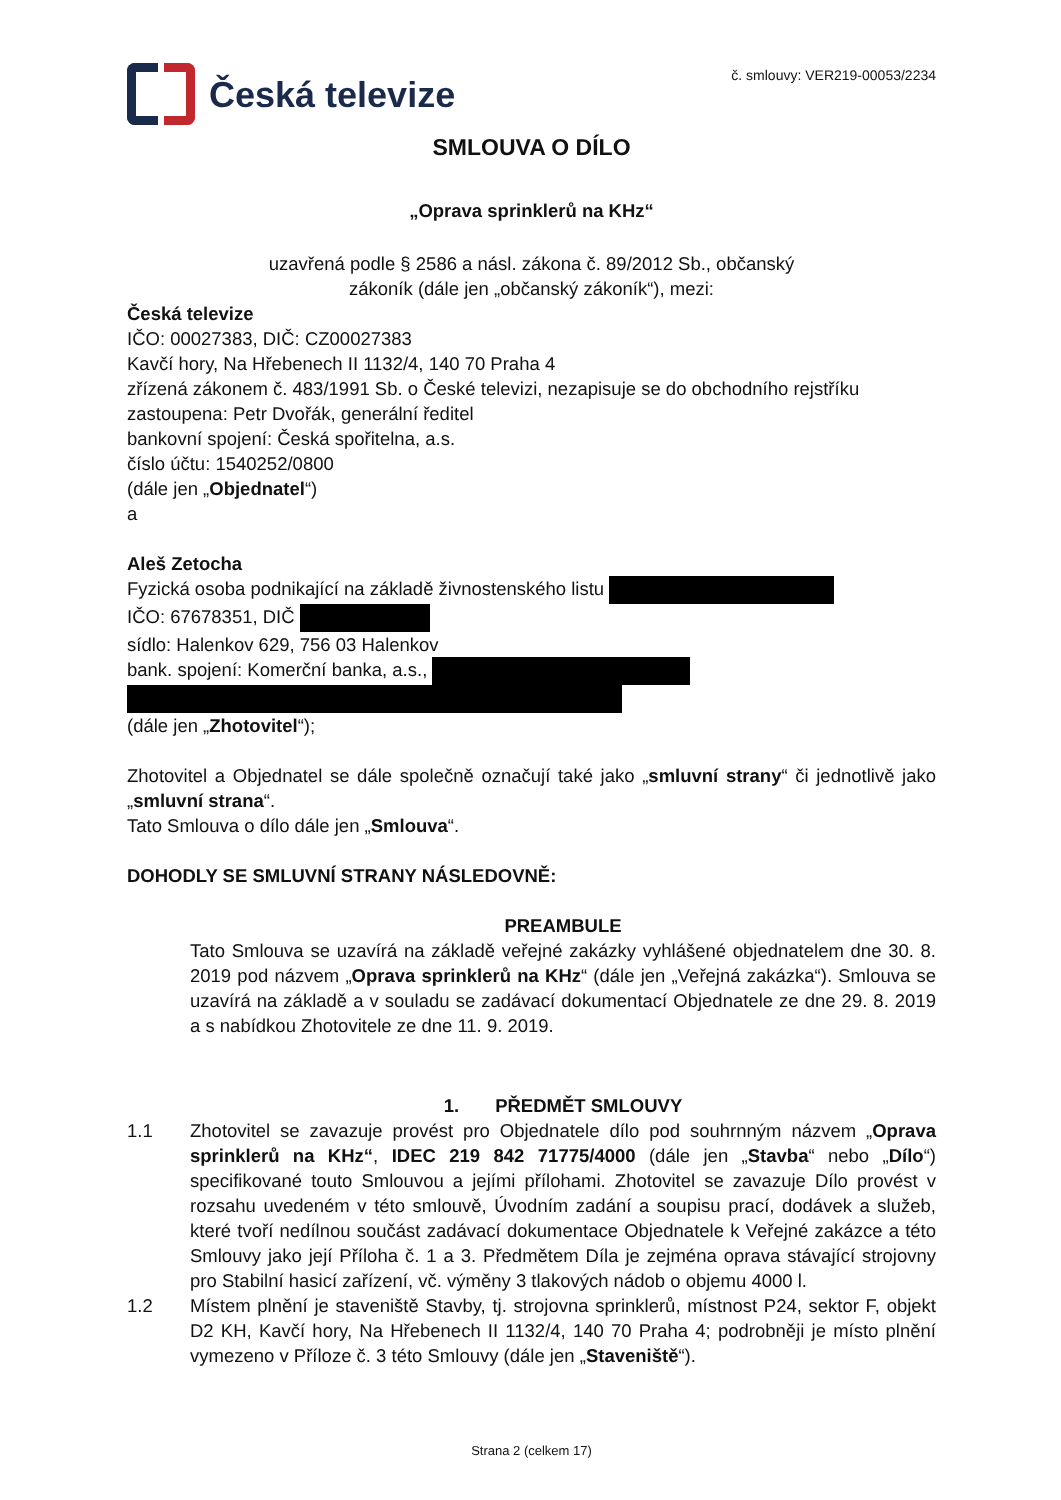Česká televize
č. smlouvy: VER219-00053/2234
SMLOUVA O DÍLO
„Oprava sprinklerů na KHz“
uzavřená podle § 2586 a násl. zákona č. 89/2012 Sb., občanský
zákoník (dále jen „občanský zákoník“), mezi:
Česká televize
IČO: 00027383, DIČ: CZ00027383
Kavčí hory, Na Hřebenech II 1132/4, 140 70 Praha 4
zřízená zákonem č. 483/1991 Sb. o České televizi, nezapisuje se do obchodního rejstříku
zastoupena: Petr Dvořák, generální ředitel
bankovní spojení: Česká spořitelna, a.s.
číslo účtu: 1540252/0800
(dále jen „Objednatel“)
a
Aleš Zetocha
Fyzická osoba podnikající na základě živnostenského listu
IČO: 67678351, DIČ
sídlo: Halenkov 629, 756 03 Halenkov
bank. spojení: Komerční banka, a.s.,
(dále jen „Zhotovitel“);
Zhotovitel a Objednatel se dále společně označují také jako „smluvní strany“ či jednotlivě jako „smluvní strana“.
Tato Smlouva o dílo dále jen „Smlouva“.
DOHODLY SE SMLUVNÍ STRANY NÁSLEDOVNĚ:
PREAMBULE
Tato Smlouva se uzavírá na základě veřejné zakázky vyhlášené objednatelem dne 30. 8. 2019 pod názvem „Oprava sprinklerů na KHz“ (dále jen „Veřejná zakázka“). Smlouva se uzavírá na základě a v souladu se zadávací dokumentací Objednatele ze dne 29. 8. 2019 a s nabídkou Zhotovitele ze dne 11. 9. 2019.
1. PŘEDMĚT SMLOUVY
1.1 Zhotovitel se zavazuje provést pro Objednatele dílo pod souhrnným názvem „Oprava sprinklerů na KHz“, IDEC 219 842 71775/4000 (dále jen „Stavba“ nebo „Dílo“) specifikované touto Smlouvou a jejími přílohami. Zhotovitel se zavazuje Dílo provést v rozsahu uvedeném v této smlouvě, Úvodním zadání a soupisu prací, dodávek a služeb, které tvoří nedílnou součást zadávací dokumentace Objednatele k Veřejné zakázce a této Smlouvy jako její Příloha č. 1 a 3. Předmětem Díla je zejména oprava stávající strojovny pro Stabilní hasicí zařízení, vč. výměny 3 tlakových nádob o objemu 4000 l.
1.2 Místem plnění je staveniště Stavby, tj. strojovna sprinklerů, místnost P24, sektor F, objekt D2 KH, Kavčí hory, Na Hřebenech II 1132/4, 140 70 Praha 4; podrobněji je místo plnění vymezeno v Příloze č. 3 této Smlouvy (dále jen „Staveniště“).
Strana 2 (celkem 17)